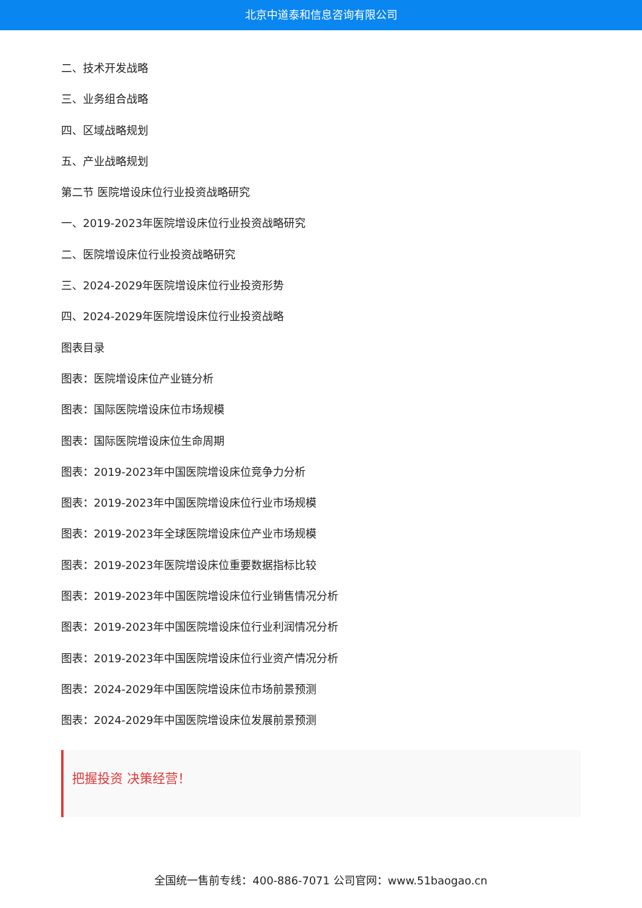北京中道泰和信息咨询有限公司
二、技术开发战略
三、业务组合战略
四、区域战略规划
五、产业战略规划
第二节 医院增设床位行业投资战略研究
一、2019-2023年医院增设床位行业投资战略研究
二、医院增设床位行业投资战略研究
三、2024-2029年医院增设床位行业投资形势
四、2024-2029年医院增设床位行业投资战略
图表目录
图表：医院增设床位产业链分析
图表：国际医院增设床位市场规模
图表：国际医院增设床位生命周期
图表：2019-2023年中国医院增设床位竞争力分析
图表：2019-2023年中国医院增设床位行业市场规模
图表：2019-2023年全球医院增设床位产业市场规模
图表：2019-2023年医院增设床位重要数据指标比较
图表：2019-2023年中国医院增设床位行业销售情况分析
图表：2019-2023年中国医院增设床位行业利润情况分析
图表：2019-2023年中国医院增设床位行业资产情况分析
图表：2024-2029年中国医院增设床位市场前景预测
图表：2024-2029年中国医院增设床位发展前景预测
把握投资 决策经营！
全国统一售前专线：400-886-7071 公司官网：www.51baogao.cn